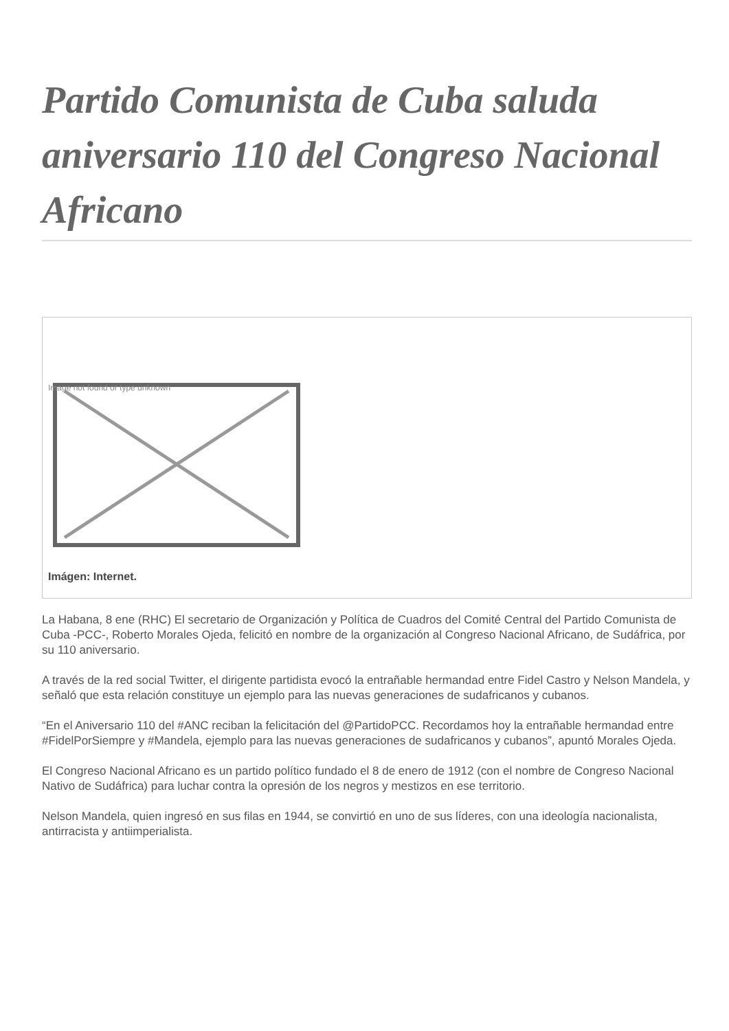Partido Comunista de Cuba saluda aniversario 110 del Congreso Nacional Africano
Image not found or type unknown
Imágen: Internet.
La Habana, 8 ene (RHC) El secretario de Organización y Política de Cuadros del Comité Central del Partido Comunista de Cuba -PCC-, Roberto Morales Ojeda, felicitó en nombre de la organización al Congreso Nacional Africano, de Sudáfrica, por su 110 aniversario.
A través de la red social Twitter, el dirigente partidista evocó la entrañable hermandad entre Fidel Castro y Nelson Mandela, y señaló que esta relación constituye un ejemplo para las nuevas generaciones de sudafricanos y cubanos.
“En el Aniversario 110 del #ANC reciban la felicitación del @PartidoPCC. Recordamos hoy la entrañable hermandad entre #FidelPorSiempre y #Mandela, ejemplo para las nuevas generaciones de sudafricanos y cubanos”, apuntó Morales Ojeda.
El Congreso Nacional Africano es un partido político fundado el 8 de enero de 1912 (con el nombre de Congreso Nacional Nativo de Sudáfrica) para luchar contra la opresión de los negros y mestizos en ese territorio.
Nelson Mandela, quien ingresó en sus filas en 1944, se convirtió en uno de sus líderes, con una ideología nacionalista, antirracista y antiimperialista.